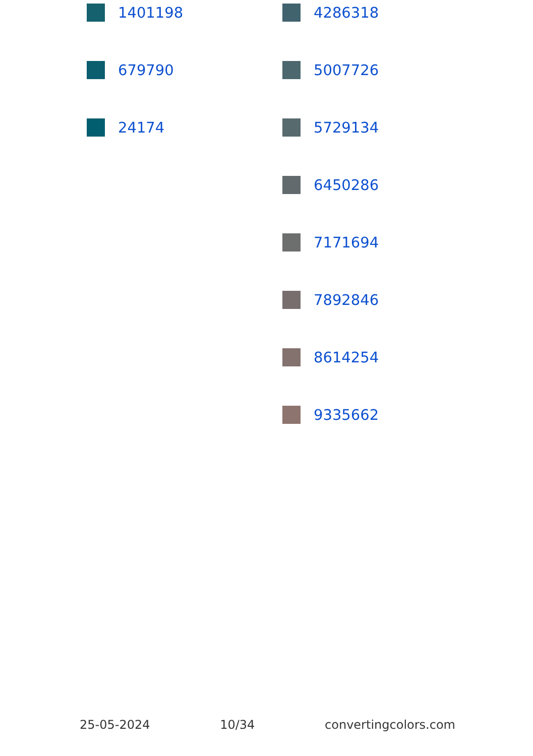1401198
679790
24174
4286318
5007726
5729134
6450286
7171694
7892846
8614254
9335662
25-05-2024 10/34 convertingcolors.com